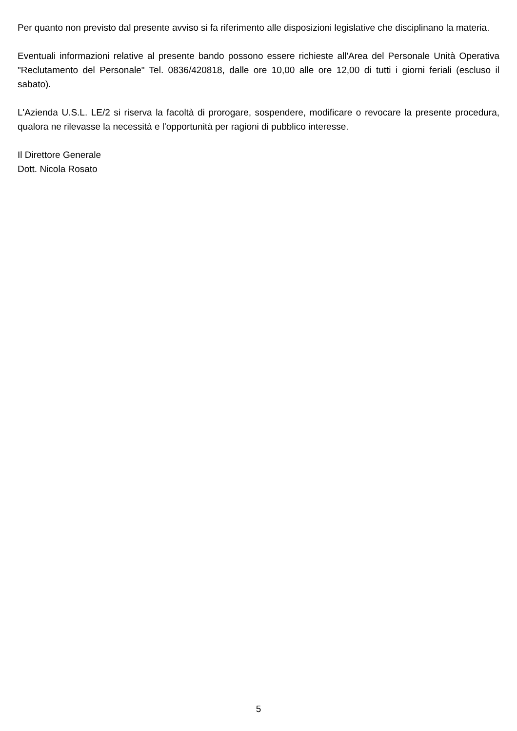Per quanto non previsto dal presente avviso si fa riferimento alle disposizioni legislative che disciplinano la materia.
Eventuali informazioni relative al presente bando possono essere richieste all'Area del Personale Unità Operativa "Reclutamento del Personale" Tel. 0836/420818, dalle ore 10,00 alle ore 12,00 di tutti i giorni feriali (escluso il sabato).
L'Azienda U.S.L. LE/2 si riserva la facoltà di prorogare, sospendere, modificare o revocare la presente procedura, qualora ne rilevasse la necessità e l'opportunità per ragioni di pubblico interesse.
Il Direttore Generale
Dott. Nicola Rosato
5